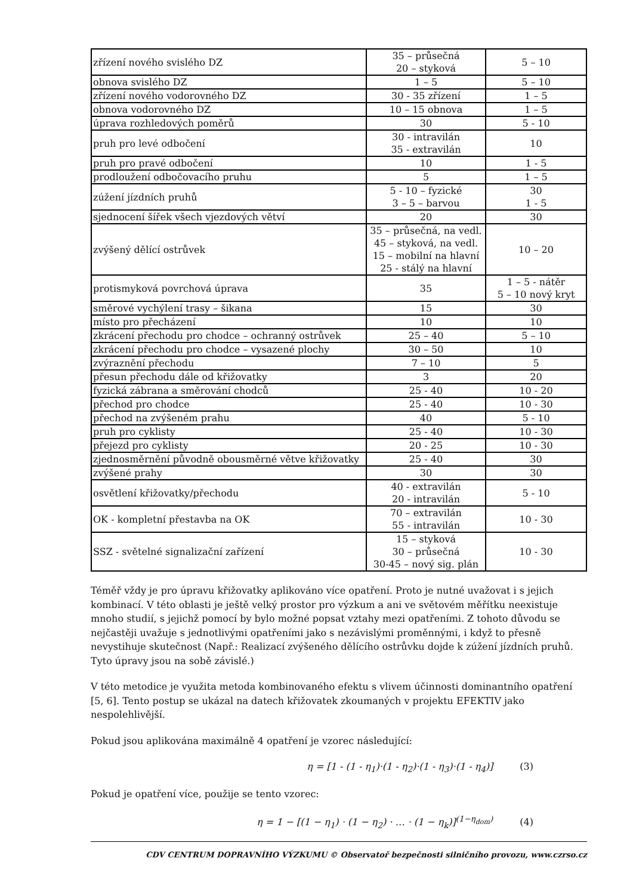| zřízení nového svislého DZ | 35 – průsečná 20 – styková | 5 – 10 |
| obnova svislého DZ | 1 – 5 | 5 – 10 |
| zřízení nového vodorovného DZ | 30 - 35 zřízení | 1 – 5 |
| obnova vodorovného DZ | 10 – 15 obnova | 1 – 5 |
| úprava rozhledových poměrů | 30 | 5 - 10 |
| pruh pro levé odbočení | 30 - intravilán 35 - extravilán | 10 |
| pruh pro pravé odbočení | 10 | 1 - 5 |
| prodloužení odbočovacího pruhu | 5 | 1 – 5 |
| zúžení jízdních pruhů | 5 - 10 – fyzické 3 – 5 – barvou | 30 1 - 5 |
| sjednocení šířek všech vjezdových větví | 20 | 30 |
| zvýšený dělící ostrůvek | 35 – průsečná, na vedl. 45 – styková, na vedl. 15 – mobilní na hlavní 25 - stálý na hlavní | 10 – 20 |
| protismyková povrchová úprava | 35 | 1 – 5 - nátěr 5 – 10 nový kryt |
| směrové vychýlení trasy – šikana | 15 | 30 |
| místo pro přecházení | 10 | 10 |
| zkrácení přechodu pro chodce – ochranný ostrůvek | 25 – 40 | 5 – 10 |
| zkrácení přechodu pro chodce – vysazené plochy | 30 – 50 | 10 |
| zvýraznění přechodu | 7 – 10 | 5 |
| přesun přechodu dále od křižovatky | 3 | 20 |
| fyzická zábrana a směrování chodců | 25 - 40 | 10 - 20 |
| přechod pro chodce | 25 - 40 | 10 - 30 |
| přechod na zvýšeném prahu | 40 | 5 - 10 |
| pruh pro cyklisty | 25 - 40 | 10 - 30 |
| přejezd pro cyklisty | 20 - 25 | 10 - 30 |
| zjednosměrnění původně obousměrné větve křižovatky | 25 - 40 | 30 |
| zvýšené prahy | 30 | 30 |
| osvětlení křižovatky/přechodu | 40 - extravilán 20 - intravilán | 5 - 10 |
| OK - kompletní přestavba na OK | 70 – extravilán 55 - intravilán | 10 - 30 |
| SSZ - světelné signalizační zařízení | 15 – styková 30 – průsečná 30-45 – nový sig. plán | 10 - 30 |
Téměř vždy je pro úpravu křižovatky aplikováno více opatření. Proto je nutné uvažovat i s jejich kombinací. V této oblasti je ještě velký prostor pro výzkum a ani ve světovém měřítku neexistuje mnoho studií, s jejichž pomocí by bylo možné popsat vztahy mezi opatřeními. Z tohoto důvodu se nejčastěji uvažuje s jednotlivými opatřeními jako s nezávislými proměnnými, i když to přesně nevystihuje skutečnost (Např.: Realizací zvýšeného dělícího ostrůvku dojde k zúžení jízdních pruhů. Tyto úpravy jsou na sobě závislé.)
V této metodice je využita metoda kombinovaného efektu s vlivem účinnosti dominantního opatření [5, 6]. Tento postup se ukázal na datech křižovatek zkoumaných v projektu EFEKTIV jako nespolehlivější.
Pokud jsou aplikována maximálně 4 opatření je vzorec následující:
η = [1 - (1 - η<sub>1</sub>)·(1 - η<sub>2</sub>)·(1 - η<sub>3</sub>)·(1 - η<sub>4</sub>)] (3)
Pokud je opatření více, použije se tento vzorec:
η = 1 − [(1 − η<sub>1</sub>) · (1 − η<sub>2</sub>) · … · (1 − η<sub>k</sub>)]<sup>(1−η<sub>dom</sub>)</sup> (4)
CDV CENTRUM DOPRAVNÍHO VÝZKUMU © Observatoř bezpečnosti silničního provozu, www.czrso.cz